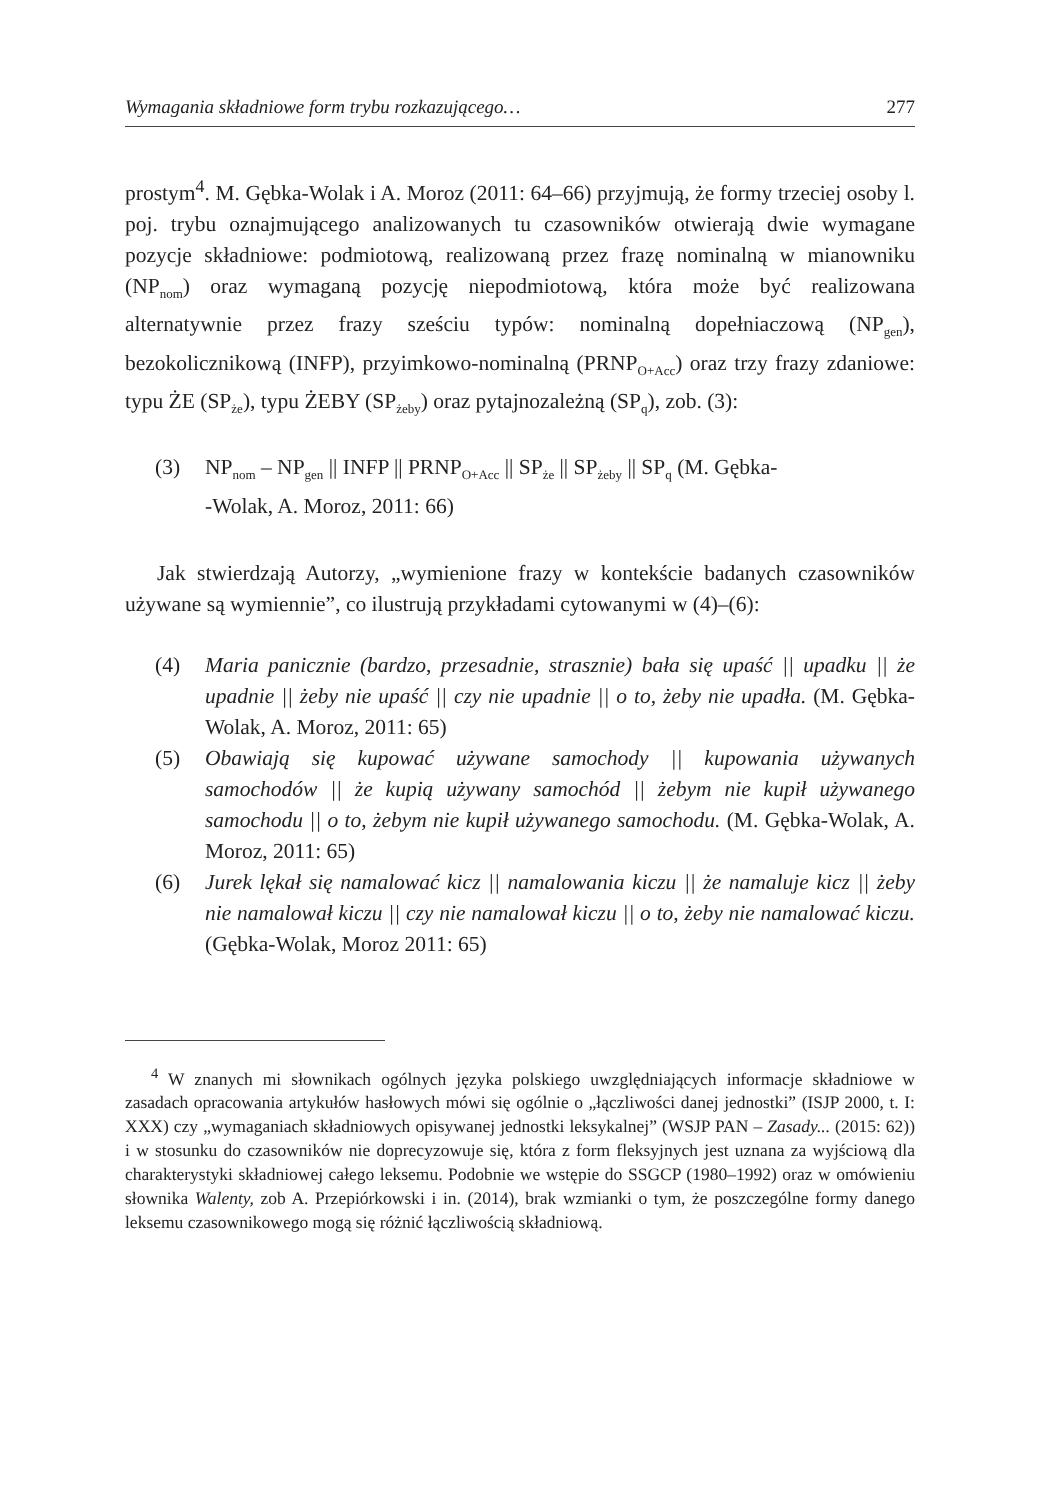Wymagania składniowe form trybu rozkazującego… 277
prostym<sup>4</sup>. M. Gębka-Wolak i A. Moroz (2011: 64–66) przyjmują, że formy trzeciej osoby l. poj. trybu oznajmującego analizowanych tu czasowników otwierają dwie wymagane pozycje składniowe: podmiotową, realizowaną przez frazę nominalną w mianowniku (NP<sub>nom</sub>) oraz wymaganą pozycję niepodmiotową, która może być realizowana alternatywnie przez frazy sześciu typów: nominalną dopełniaczową (NP<sub>gen</sub>), bezokolicznikową (INFP), przyimkowo-nominalną (PRNP<sub>O+Acc</sub>) oraz trzy frazy zdaniowe: typu ŻE (SP<sub>że</sub>), typu ŻEBY (SP<sub>żeby</sub>) oraz pytajnozależną (SP<sub>q</sub>), zob. (3):
(3) NP<sub>nom</sub> – NP<sub>gen</sub> || INFP || PRNP<sub>O+Acc</sub> || SP<sub>że</sub> || SP<sub>żeby</sub> || SP<sub>q</sub> (M. Gębka-
-Wolak, A. Moroz, 2011: 66)
Jak stwierdzają Autorzy, „wymienione frazy w kontekście badanych czasowników używane są wymiennie”, co ilustrują przykładami cytowanymi w (4)–(6):
(4) Maria panicznie (bardzo, przesadnie, strasznie) bała się upaść || upadku || że upadnie || żeby nie upaść || czy nie upadnie || o to, żeby nie upadła. (M. Gębka-Wolak, A. Moroz, 2011: 65)
(5) Obawiają się kupować używane samochody || kupowania używanych samochodów || że kupią używany samochód || żebym nie kupił używanego samochodu || o to, żebym nie kupił używanego samochodu. (M. Gębka-Wolak, A. Moroz, 2011: 65)
(6) Jurek lękał się namalować kicz || namalowania kiczu || że namaluje kicz || żeby nie namalował kiczu || czy nie namalował kiczu || o to, żeby nie namalować kiczu. (Gębka-Wolak, Moroz 2011: 65)
<sup>4</sup> W znanych mi słownikach ogólnych języka polskiego uwzględniających informacje składniowe w zasadach opracowania artykułów hasłowych mówi się ogólnie o „łączliwości danej jednostki” (ISJP 2000, t. I: XXX) czy „wymaganiach składniowych opisywanej jednostki leksykalnej” (WSJP PAN – Zasady... (2015: 62)) i w stosunku do czasowników nie doprecyzowuje się, która z form fleksyjnych jest uznana za wyjściową dla charakterystyki składniowej całego leksemu. Podobnie we wstępie do SSGCP (1980–1992) oraz w omówieniu słownika Walenty, zob A. Przepiórkowski i in. (2014), brak wzmianki o tym, że poszczególne formy danego leksemu czasownikowego mogą się różnić łączliwością składniową.